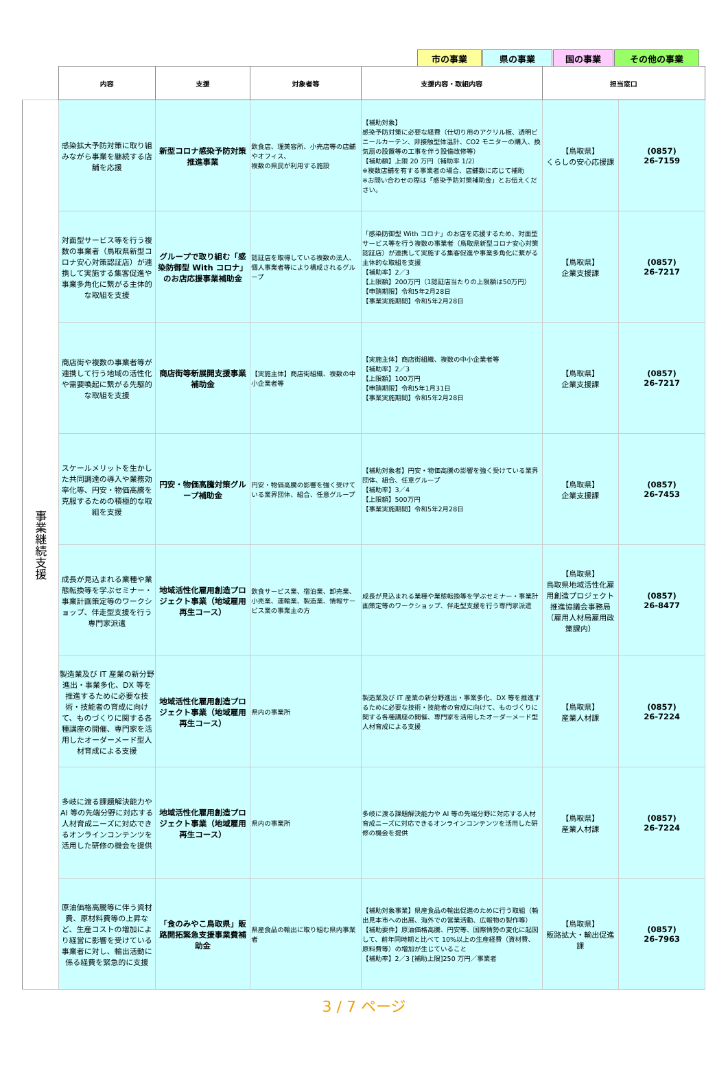市の事業 県の事業 国の事業 その他の事業
| | 内容 | 支援 | 対象者等 | 支援内容・取組内容 | 担当窓口 | |
| --- | --- | --- | --- | --- | --- | --- |
| 事業継続支援 | 感染拡大予防対策に取り組みながら事業を継続する店舗を応援 | 新型コロナ感染予防対策推進事業 | 飲食店、理美容所、小売店等の店舗やオフィス、 複数の県民が利用する施設 | 【補助対象】 感染予防対策に必要な経費（仕切り用のアクリル板、透明ビニールカーテン、非接触型体温計、CO2 モニターの購入、換気扇の設置等の工事を伴う設備改修等） 【補助額】上限 20 万円（補助率 1/2） ※複数店舗を有する事業者の場合、店舗数に応じて補助 ※お問い合わせの際は「感染予防対策補助金」とお伝えください。 | 【鳥取県】 くらしの安心応援課 | (0857) 26-7159 |
| | 対面型サービス等を行う複数の事業者（鳥取県新型コロナ安心対策認証店）が連携して実施する集客促進や事業多角化に繋がる主体的な取組を支援 | グループで取り組む「感染防御型 With コロナ」のお店応援事業補助金 | 認証店を取得している複数の法人、個人事業者等により構成されるグループ | 「感染防御型 With コロナ」のお店を応援するため、対面型サービス等を行う複数の事業者（鳥取県新型コロナ安心対策認証店）が連携して実施する集客促進や事業多角化に繋がる主体的な取組を支援 【補助率】2／3 【上限額】200万円（1認証店当たりの上限額は50万円） 【申請期限】令和5年2月28日 【事業実施期間】令和5年2月28日 | 【鳥取県】 企業支援課 | (0857) 26-7217 |
| | 商店街や複数の事業者等が連携して行う地域の活性化や需要喚起に繋がる先駆的な取組を支援 | 商店街等新展開支援事業補助金 | 【実施主体】商店街組織、複数の中小企業者等 | 【実施主体】商店街組織、複数の中小企業者等 【補助率】2／3 【上限額】100万円 【申請期限】令和5年1月31日 【事業実施期間】令和5年2月28日 | 【鳥取県】 企業支援課 | (0857) 26-7217 |
| | スケールメリットを生かした共同調達の導入や業務効率化等、円安・物価高騰を克服するための積極的な取組を支援 | 円安・物価高騰対策グループ補助金 | 円安・物価高騰の影響を強く受けている業界団体、組合、任意グループ | 【補助対象者】円安・物価高騰の影響を強く受けている業界団体、組合、任意グループ 【補助率】3／4 【上限額】500万円 【事業実施期間】令和5年2月28日 | 【鳥取県】 企業支援課 | (0857) 26-7453 |
| | 成長が見込まれる業種や業態転換等を学ぶセミナー・事業計画策定等のワークショップ、伴走型支援を行う専門家派遣 | 地域活性化雇用創造プロジェクト事業（地域雇用再生コース） | 飲食サービス業、宿泊業、卸売業、小売業、運輸業、製造業、情報サービス業の事業主の方 | 成長が見込まれる業種や業態転換等を学ぶセミナー・事業計画策定等のワークショップ、伴走型支援を行う専門家派遣 | 【鳥取県】 鳥取県地域活性化雇用創造プロジェクト推進協議会事務局（雇用人材局雇用政策課内） | (0857) 26-8477 |
| | 製造業及び IT 産業の新分野進出・事業多化、DX 等を推進するために必要な技術・技能者の育成に向けて、ものづくりに関する各種講座の開催、専門家を活用したオーダーメード型人材育成による支援 | 地域活性化雇用創造プロジェクト事業（地域雇用再生コース） | 県内の事業所 | 製造業及び IT 産業の新分野進出・事業多化、DX 等を推進するために必要な技術・技能者の育成に向けて、ものづくりに関する各種講座の開催、専門家を活用したオーダーメード型人材育成による支援 | 【鳥取県】 産業人材課 | (0857) 26-7224 |
| | 多岐に渡る課題解決能力や AI 等の先端分野に対応する人材育成ニーズに対応できるオンラインコンテンツを活用した研修の機会を提供 | 地域活性化雇用創造プロジェクト事業（地域雇用再生コース） | 県内の事業所 | 多岐に渡る課題解決能力や AI 等の先端分野に対応する人材育成ニーズに対応できるオンラインコンテンツを活用した研修の機会を提供 | 【鳥取県】 産業人材課 | (0857) 26-7224 |
| | 原油価格高騰等に伴う資材費、原材料費等の上昇など、生産コストの増加により経営に影響を受けている事業者に対し、輸出活動に係る経費を緊急的に支援 | 「食のみやこ鳥取県」販路開拓緊急支援事業費補助金 | 県産食品の輸出に取り組む県内事業者 | 【補助対象事業】県産食品の輸出促進のために行う取組（輸出見本市への出展、海外での営業活動、広報物の製作等） 【補助要件】原油価格高騰、円安等、国際情勢の変化に起因して、前年同時期と比べて 10%以上の生産経費（資材費、原料費等）の増加が生じていること 【補助率】2／3 [補助上限]250 万円／事業者 | 【鳥取県】 販路拡大・輸出促進課 | (0857) 26-7963 |
3 / 7 ページ